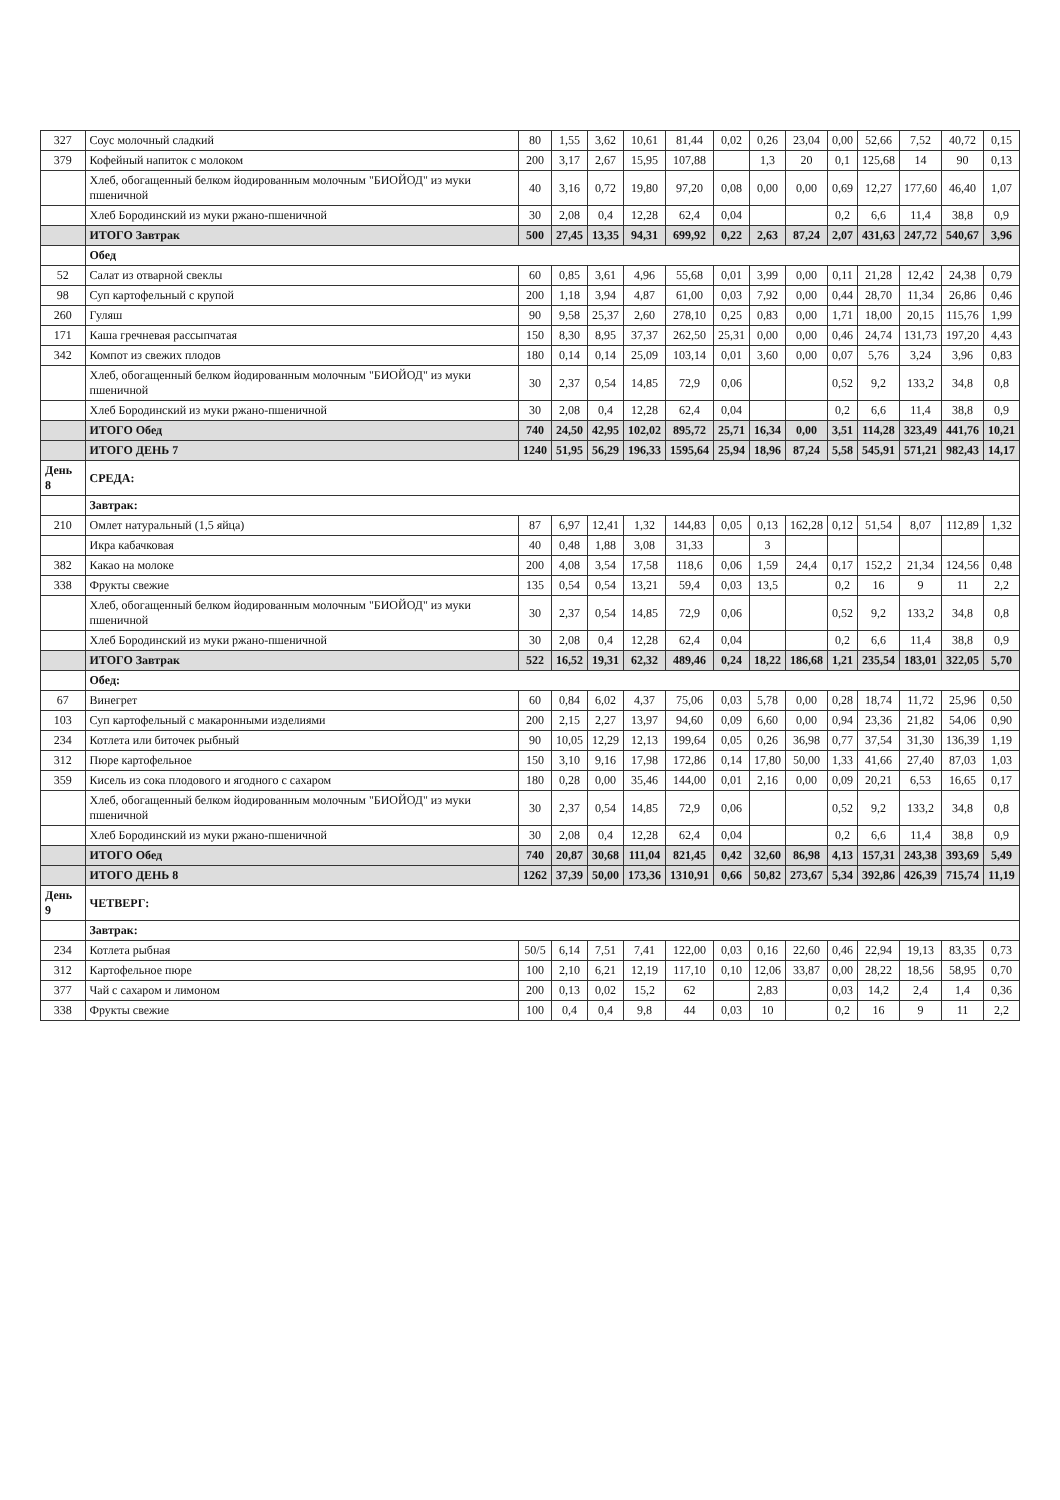| 327 | Соус молочный сладкий | 80 | 1,55 | 3,62 | 10,61 | 81,44 | 0,02 | 0,26 | 23,04 | 0,00 | 52,66 | 7,52 | 40,72 | 0,15 |
| 379 | Кофейный напиток с молоком | 200 | 3,17 | 2,67 | 15,95 | 107,88 | | 1,3 | 20 | 0,1 | 125,68 | 14 | 90 | 0,13 |
| | Хлеб, обогащенный белком йодированным молочным "БИОЙОД" из муки пшеничной | 40 | 3,16 | 0,72 | 19,80 | 97,20 | 0,08 | 0,00 | 0,00 | 0,69 | 12,27 | 177,60 | 46,40 | 1,07 |
| | Хлеб Бородинский из муки ржано-пшеничной | 30 | 2,08 | 0,4 | 12,28 | 62,4 | 0,04 | | | 0,2 | 6,6 | 11,4 | 38,8 | 0,9 |
| | ИТОГО Завтрак | 500 | 27,45 | 13,35 | 94,31 | 699,92 | 0,22 | 2,63 | 87,24 | 2,07 | 431,63 | 247,72 | 540,67 | 3,96 |
| | Обед | | | | | | | | | | | | | |
| 52 | Салат из отварной свеклы | 60 | 0,85 | 3,61 | 4,96 | 55,68 | 0,01 | 3,99 | 0,00 | 0,11 | 21,28 | 12,42 | 24,38 | 0,79 |
| 98 | Суп картофельный с крупой | 200 | 1,18 | 3,94 | 4,87 | 61,00 | 0,03 | 7,92 | 0,00 | 0,44 | 28,70 | 11,34 | 26,86 | 0,46 |
| 260 | Гуляш | 90 | 9,58 | 25,37 | 2,60 | 278,10 | 0,25 | 0,83 | 0,00 | 1,71 | 18,00 | 20,15 | 115,76 | 1,99 |
| 171 | Каша гречневая рассыпчатая | 150 | 8,30 | 8,95 | 37,37 | 262,50 | 25,31 | 0,00 | 0,00 | 0,46 | 24,74 | 131,73 | 197,20 | 4,43 |
| 342 | Компот из свежих плодов | 180 | 0,14 | 0,14 | 25,09 | 103,14 | 0,01 | 3,60 | 0,00 | 0,07 | 5,76 | 3,24 | 3,96 | 0,83 |
| | Хлеб, обогащенный белком йодированным молочным "БИОЙОД" из муки пшеничной | 30 | 2,37 | 0,54 | 14,85 | 72,9 | 0,06 | | | 0,52 | 9,2 | 133,2 | 34,8 | 0,8 |
| | Хлеб Бородинский из муки ржано-пшеничной | 30 | 2,08 | 0,4 | 12,28 | 62,4 | 0,04 | | | 0,2 | 6,6 | 11,4 | 38,8 | 0,9 |
| | ИТОГО Обед | 740 | 24,50 | 42,95 | 102,02 | 895,72 | 25,71 | 16,34 | 0,00 | 3,51 | 114,28 | 323,49 | 441,76 | 10,21 |
| | ИТОГО ДЕНЬ 7 | 1240 | 51,95 | 56,29 | 196,33 | 1595,64 | 25,94 | 18,96 | 87,24 | 5,58 | 545,91 | 571,21 | 982,43 | 14,17 |
| День 8 | СРЕДА: | | | | | | | | | | | | | |
| | Завтрак: | | | | | | | | | | | | | |
| 210 | Омлет натуральный (1,5 яйца) | 87 | 6,97 | 12,41 | 1,32 | 144,83 | 0,05 | 0,13 | 162,28 | 0,12 | 51,54 | 8,07 | 112,89 | 1,32 |
| | Икра кабачковая | 40 | 0,48 | 1,88 | 3,08 | 31,33 | | 3 | | | | | | |
| 382 | Какао на молоке | 200 | 4,08 | 3,54 | 17,58 | 118,6 | 0,06 | 1,59 | 24,4 | 0,17 | 152,2 | 21,34 | 124,56 | 0,48 |
| 338 | Фрукты свежие | 135 | 0,54 | 0,54 | 13,21 | 59,4 | 0,03 | 13,5 | | 0,2 | 16 | 9 | 11 | 2,2 |
| | Хлеб, обогащенный белком йодированным молочным "БИОЙОД" из муки пшеничной | 30 | 2,37 | 0,54 | 14,85 | 72,9 | 0,06 | | | 0,52 | 9,2 | 133,2 | 34,8 | 0,8 |
| | Хлеб Бородинский из муки ржано-пшеничной | 30 | 2,08 | 0,4 | 12,28 | 62,4 | 0,04 | | | 0,2 | 6,6 | 11,4 | 38,8 | 0,9 |
| | ИТОГО Завтрак | 522 | 16,52 | 19,31 | 62,32 | 489,46 | 0,24 | 18,22 | 186,68 | 1,21 | 235,54 | 183,01 | 322,05 | 5,70 |
| | Обед: | | | | | | | | | | | | | |
| 67 | Винегрет | 60 | 0,84 | 6,02 | 4,37 | 75,06 | 0,03 | 5,78 | 0,00 | 0,28 | 18,74 | 11,72 | 25,96 | 0,50 |
| 103 | Суп картофельный с макаронными изделиями | 200 | 2,15 | 2,27 | 13,97 | 94,60 | 0,09 | 6,60 | 0,00 | 0,94 | 23,36 | 21,82 | 54,06 | 0,90 |
| 234 | Котлета или биточек рыбный | 90 | 10,05 | 12,29 | 12,13 | 199,64 | 0,05 | 0,26 | 36,98 | 0,77 | 37,54 | 31,30 | 136,39 | 1,19 |
| 312 | Пюре картофельное | 150 | 3,10 | 9,16 | 17,98 | 172,86 | 0,14 | 17,80 | 50,00 | 1,33 | 41,66 | 27,40 | 87,03 | 1,03 |
| 359 | Кисель из сока плодового и ягодного с сахаром | 180 | 0,28 | 0,00 | 35,46 | 144,00 | 0,01 | 2,16 | 0,00 | 0,09 | 20,21 | 6,53 | 16,65 | 0,17 |
| | Хлеб, обогащенный белком йодированным молочным "БИОЙОД" из муки пшеничной | 30 | 2,37 | 0,54 | 14,85 | 72,9 | 0,06 | | | 0,52 | 9,2 | 133,2 | 34,8 | 0,8 |
| | Хлеб Бородинский из муки ржано-пшеничной | 30 | 2,08 | 0,4 | 12,28 | 62,4 | 0,04 | | | 0,2 | 6,6 | 11,4 | 38,8 | 0,9 |
| | ИТОГО Обед | 740 | 20,87 | 30,68 | 111,04 | 821,45 | 0,42 | 32,60 | 86,98 | 4,13 | 157,31 | 243,38 | 393,69 | 5,49 |
| | ИТОГО ДЕНЬ 8 | 1262 | 37,39 | 50,00 | 173,36 | 1310,91 | 0,66 | 50,82 | 273,67 | 5,34 | 392,86 | 426,39 | 715,74 | 11,19 |
| День 9 | ЧЕТВЕРГ: | | | | | | | | | | | | | |
| | Завтрак: | | | | | | | | | | | | | |
| 234 | Котлета рыбная | 50/5 | 6,14 | 7,51 | 7,41 | 122,00 | 0,03 | 0,16 | 22,60 | 0,46 | 22,94 | 19,13 | 83,35 | 0,73 |
| 312 | Картофельное пюре | 100 | 2,10 | 6,21 | 12,19 | 117,10 | 0,10 | 12,06 | 33,87 | 0,00 | 28,22 | 18,56 | 58,95 | 0,70 |
| 377 | Чай с сахаром и лимоном | 200 | 0,13 | 0,02 | 15,2 | 62 | | 2,83 | | 0,03 | 14,2 | 2,4 | 1,4 | 0,36 |
| 338 | Фрукты свежие | 100 | 0,4 | 0,4 | 9,8 | 44 | 0,03 | 10 | | 0,2 | 16 | 9 | 11 | 2,2 |